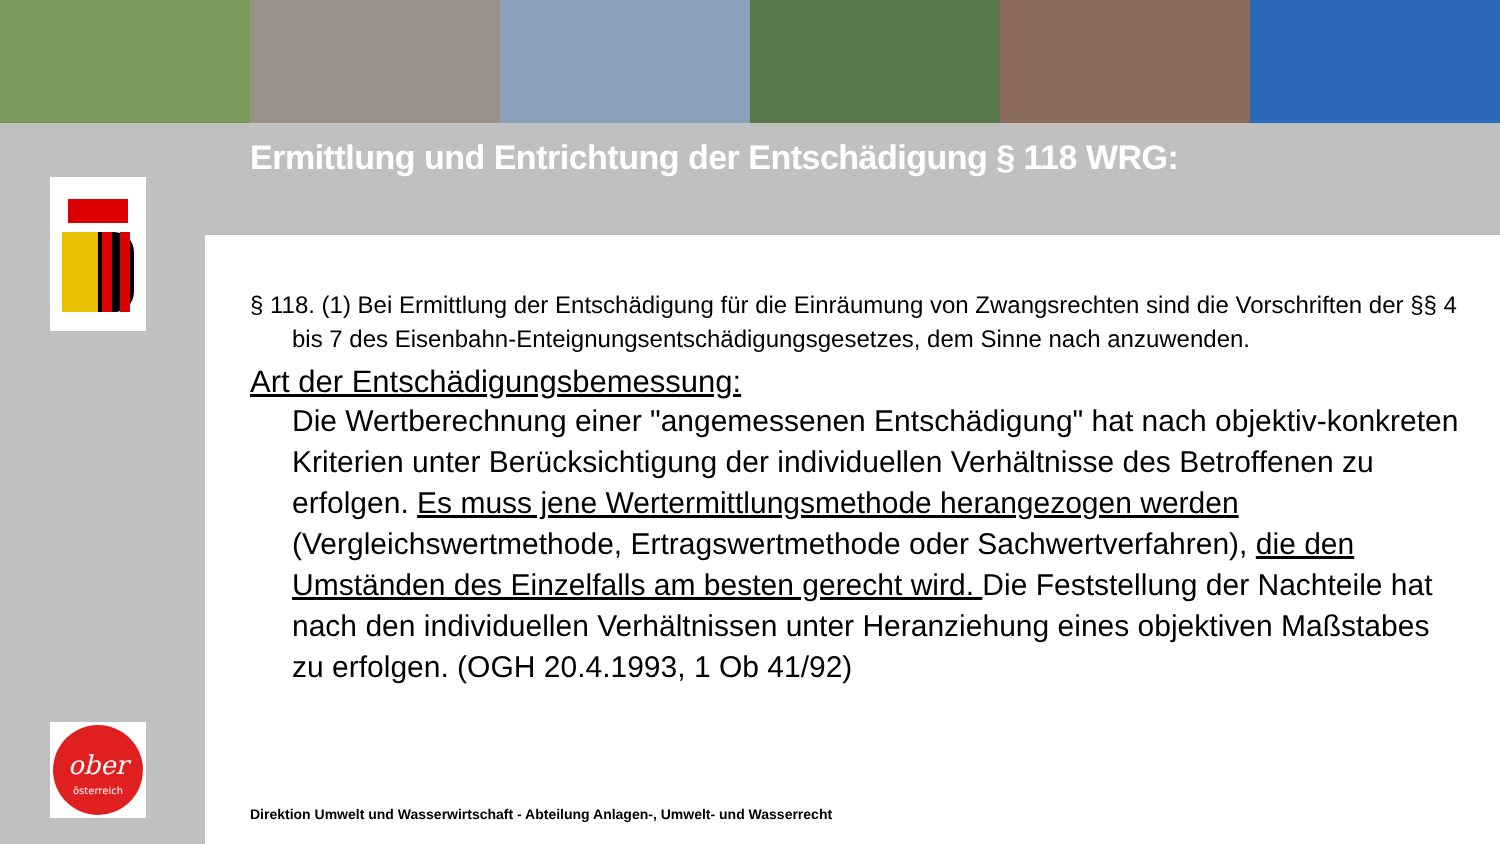Ermittlung und Entrichtung der Entschädigung § 118 WRG:
ober
österreich
§ 118. (1) Bei Ermittlung der Entschädigung für die Einräumung von Zwangsrechten sind die Vorschriften der §§ 4 bis 7 des Eisenbahn-Enteignungsentschädigungsgesetzes, dem Sinne nach anzuwenden.
Art der Entschädigungsbemessung:
Die Wertberechnung einer "angemessenen Entschädigung" hat nach objektiv-konkreten Kriterien unter Berücksichtigung der individuellen Verhältnisse des Betroffenen zu erfolgen. Es muss jene Wertermittlungsmethode herangezogen werden (Vergleichswertmethode, Ertragswertmethode oder Sachwertverfahren), die den Umständen des Einzelfalls am besten gerecht wird. Die Feststellung der Nachteile hat nach den individuellen Verhältnissen unter Heranziehung eines objektiven Maßstabes zu erfolgen. (OGH 20.4.1993, 1 Ob 41/92)
Direktion Umwelt und Wasserwirtschaft - Abteilung Anlagen-, Umwelt- und Wasserrecht